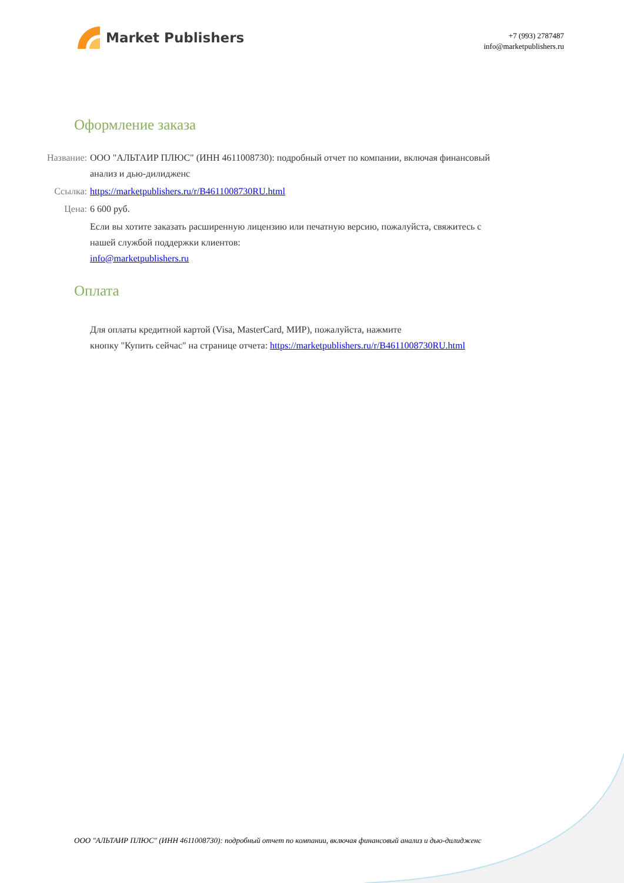Market Publishers
+7 (993) 2787487
info@marketpublishers.ru
Оформление заказа
Название: ООО "АЛЬТАИР ПЛЮС" (ИНН 4611008730): подробный отчет по компании, включая финансовый анализ и дью-дилидженс
Ссылка: https://marketpublishers.ru/r/B4611008730RU.html
Цена: 6 600 руб.
Если вы хотите заказать расширенную лицензию или печатную версию, пожалуйста, свяжитесь с нашей службой поддержки клиентов:
info@marketpublishers.ru
Оплата
Для оплаты кредитной картой (Visa, MasterCard, МИР), пожалуйста, нажмите
кнопку "Купить сейчас" на странице отчета: https://marketpublishers.ru/r/B4611008730RU.html
ООО "АЛЬТАИР ПЛЮС" (ИНН 4611008730): подробный отчет по компании, включая финансовый анализ и дью-дилидженс